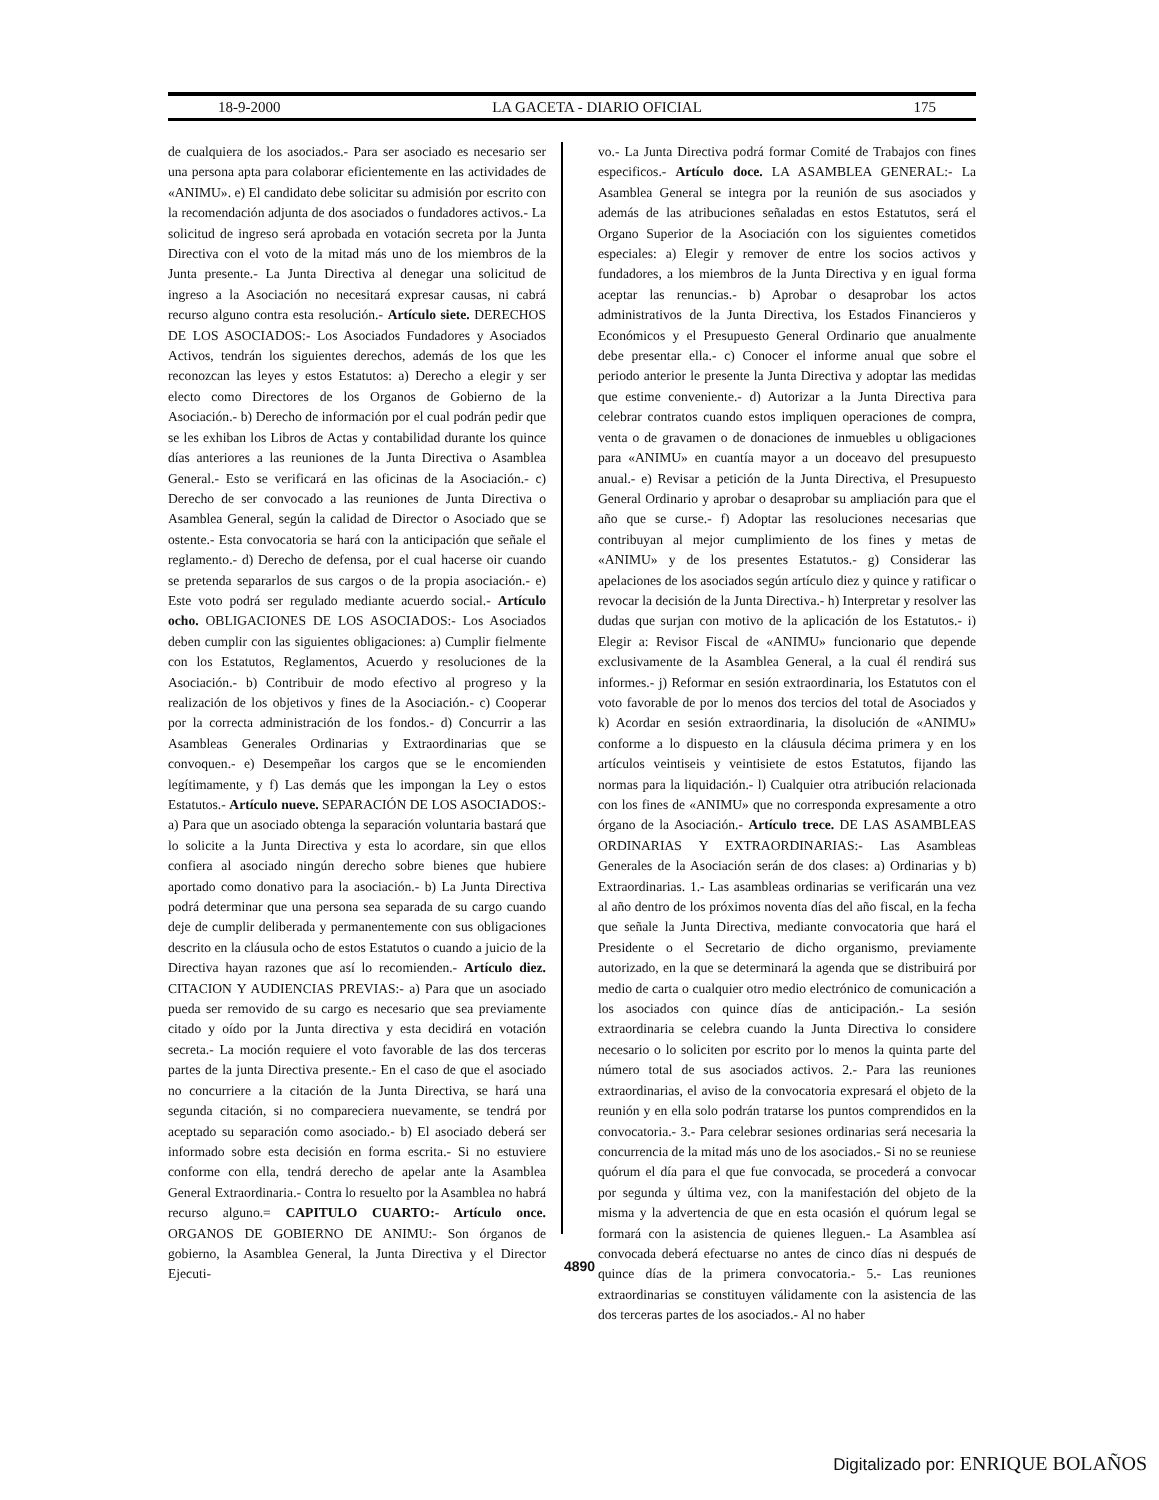18-9-2000 LA GACETA - DIARIO OFICIAL 175
de cualquiera de los asociados.- Para ser asociado es necesario ser una persona apta para colaborar eficientemente en las actividades de «ANIMU». e) El candidato debe solicitar su admisión por escrito con la recomendación adjunta de dos asociados o fundadores activos.- La solicitud de ingreso será aprobada en votación secreta por la Junta Directiva con el voto de la mitad más uno de los miembros de la Junta presente.- La Junta Directiva al denegar una solicitud de ingreso a la Asociación no necesitará expresar causas, ni cabrá recurso alguno contra esta resolución.- Artículo siete. DERECHOS DE LOS ASOCIADOS:- Los Asociados Fundadores y Asociados Activos, tendrán los siguientes derechos, además de los que les reconozcan las leyes y estos Estatutos: a) Derecho a elegir y ser electo como Directores de los Organos de Gobierno de la Asociación.- b) Derecho de información por el cual podrán pedir que se les exhiban los Libros de Actas y contabilidad durante los quince días anteriores a las reuniones de la Junta Directiva o Asamblea General.- Esto se verificará en las oficinas de la Asociación.- c) Derecho de ser convocado a las reuniones de Junta Directiva o Asamblea General, según la calidad de Director o Asociado que se ostente.- Esta convocatoria se hará con la anticipación que señale el reglamento.- d) Derecho de defensa, por el cual hacerse oir cuando se pretenda separarlos de sus cargos o de la propia asociación.- e) Este voto podrá ser regulado mediante acuerdo social.- Artículo ocho. OBLIGACIONES DE LOS ASOCIADOS:- Los Asociados deben cumplir con las siguientes obligaciones: a) Cumplir fielmente con los Estatutos, Reglamentos, Acuerdo y resoluciones de la Asociación.- b) Contribuir de modo efectivo al progreso y la realización de los objetivos y fines de la Asociación.- c) Cooperar por la correcta administración de los fondos.- d) Concurrir a las Asambleas Generales Ordinarias y Extraordinarias que se convoquen.- e) Desempeñar los cargos que se le encomienden legítimamente, y f) Las demás que les impongan la Ley o estos Estatutos.- Artículo nueve. SEPARACIÓN DE LOS ASOCIADOS:- a) Para que un asociado obtenga la separación voluntaria bastará que lo solicite a la Junta Directiva y esta lo acordare, sin que ellos confiera al asociado ningún derecho sobre bienes que hubiere aportado como donativo para la asociación.- b) La Junta Directiva podrá determinar que una persona sea separada de su cargo cuando deje de cumplir deliberada y permanentemente con sus obligaciones descrito en la cláusula ocho de estos Estatutos o cuando a juicio de la Directiva hayan razones que así lo recomienden.- Artículo diez. CITACION Y AUDIENCIAS PREVIAS:- a) Para que un asociado pueda ser removido de su cargo es necesario que sea previamente citado y oído por la Junta directiva y esta decidirá en votación secreta.- La moción requiere el voto favorable de las dos terceras partes de la junta Directiva presente.- En el caso de que el asociado no concurriere a la citación de la Junta Directiva, se hará una segunda citación, si no compareciera nuevamente, se tendrá por aceptado su separación como asociado.- b) El asociado deberá ser informado sobre esta decisión en forma escrita.- Si no estuviere conforme con ella, tendrá derecho de apelar ante la Asamblea General Extraordinaria.- Contra lo resuelto por la Asamblea no habrá recurso alguno.= CAPITULO CUARTO:- Artículo once. ORGANOS DE GOBIERNO DE ANIMU:- Son órganos de gobierno, la Asamblea General, la Junta Directiva y el Director Ejecuti-
vo.- La Junta Directiva podrá formar Comité de Trabajos con fines especificos.- Artículo doce. LA ASAMBLEA GENERAL:- La Asamblea General se integra por la reunión de sus asociados y además de las atribuciones señaladas en estos Estatutos, será el Organo Superior de la Asociación con los siguientes cometidos especiales: a) Elegir y remover de entre los socios activos y fundadores, a los miembros de la Junta Directiva y en igual forma aceptar las renuncias.- b) Aprobar o desaprobar los actos administrativos de la Junta Directiva, los Estados Financieros y Económicos y el Presupuesto General Ordinario que anualmente debe presentar ella.- c) Conocer el informe anual que sobre el periodo anterior le presente la Junta Directiva y adoptar las medidas que estime conveniente.- d) Autorizar a la Junta Directiva para celebrar contratos cuando estos impliquen operaciones de compra, venta o de gravamen o de donaciones de inmuebles u obligaciones para «ANIMU» en cuantía mayor a un doceavo del presupuesto anual.- e) Revisar a petición de la Junta Directiva, el Presupuesto General Ordinario y aprobar o desaprobar su ampliación para que el año que se curse.- f) Adoptar las resoluciones necesarias que contribuyan al mejor cumplimiento de los fines y metas de «ANIMU» y de los presentes Estatutos.- g) Considerar las apelaciones de los asociados según artículo diez y quince y ratificar o revocar la decisión de la Junta Directiva.- h) Interpretar y resolver las dudas que surjan con motivo de la aplicación de los Estatutos.- i) Elegir a: Revisor Fiscal de «ANIMU» funcionario que depende exclusivamente de la Asamblea General, a la cual él rendirá sus informes.- j) Reformar en sesión extraordinaria, los Estatutos con el voto favorable de por lo menos dos tercios del total de Asociados y k) Acordar en sesión extraordinaria, la disolución de «ANIMU» conforme a lo dispuesto en la cláusula décima primera y en los artículos veintiseis y veintisiete de estos Estatutos, fijando las normas para la liquidación.- l) Cualquier otra atribución relacionada con los fines de «ANIMU» que no corresponda expresamente a otro órgano de la Asociación.- Artículo trece. DE LAS ASAMBLEAS ORDINARIAS Y EXTRAORDINARIAS:- Las Asambleas Generales de la Asociación serán de dos clases: a) Ordinarias y b) Extraordinarias. 1.- Las asambleas ordinarias se verificarán una vez al año dentro de los próximos noventa días del año fiscal, en la fecha que señale la Junta Directiva, mediante convocatoria que hará el Presidente o el Secretario de dicho organismo, previamente autorizado, en la que se determinará la agenda que se distribuirá por medio de carta o cualquier otro medio electrónico de comunicación a los asociados con quince días de anticipación.- La sesión extraordinaria se celebra cuando la Junta Directiva lo considere necesario o lo soliciten por escrito por lo menos la quinta parte del número total de sus asociados activos. 2.- Para las reuniones extraordinarias, el aviso de la convocatoria expresará el objeto de la reunión y en ella solo podrán tratarse los puntos comprendidos en la convocatoria.- 3.- Para celebrar sesiones ordinarias será necesaria la concurrencia de la mitad más uno de los asociados.- Si no se reuniese quórum el día para el que fue convocada, se procederá a convocar por segunda y última vez, con la manifestación del objeto de la misma y la advertencia de que en esta ocasión el quórum legal se formará con la asistencia de quienes lleguen.- La Asamblea así convocada deberá efectuarse no antes de cinco días ni después de quince días de la primera convocatoria.- 5.- Las reuniones extraordinarias se constituyen válidamente con la asistencia de las dos terceras partes de los asociados.- Al no haber
4890
Digitalizado por: ENRIQUE BOLAÑOS